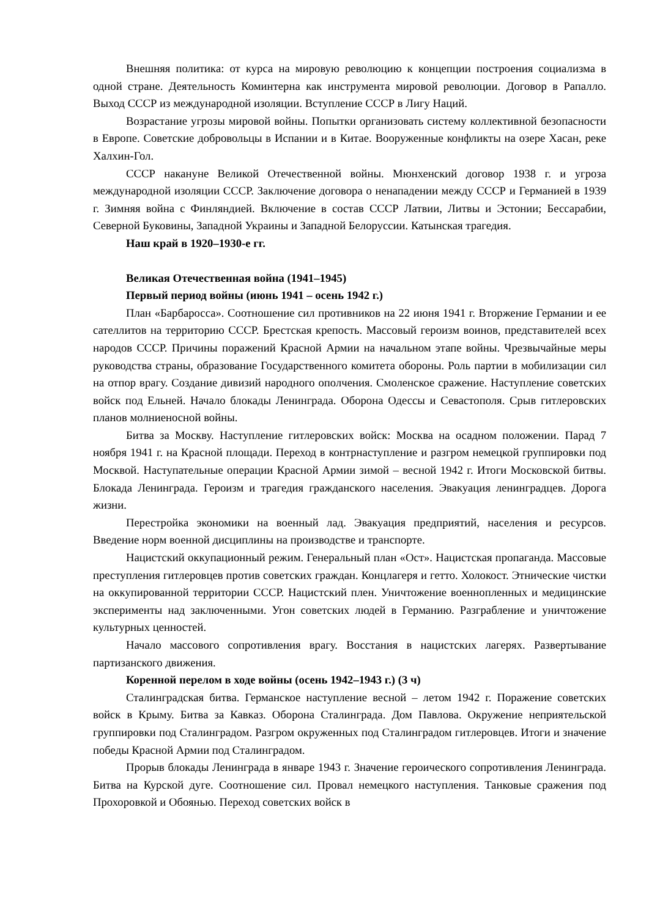Внешняя политика: от курса на мировую революцию к концепции построения социализма в одной стране. Деятельность Коминтерна как инструмента мировой революции. Договор в Рапалло. Выход СССР из международной изоляции. Вступление СССР в Лигу Наций.
Возрастание угрозы мировой войны. Попытки организовать систему коллективной безопасности в Европе. Советские добровольцы в Испании и в Китае. Вооруженные конфликты на озере Хасан, реке Халхин-Гол.
СССР накануне Великой Отечественной войны. Мюнхенский договор 1938 г. и угроза международной изоляции СССР. Заключение договора о ненападении между СССР и Германией в 1939 г. Зимняя война с Финляндией. Включение в состав СССР Латвии, Литвы и Эстонии; Бессарабии, Северной Буковины, Западной Украины и Западной Белоруссии. Катынская трагедия.
Наш край в 1920–1930-е гг.
Великая Отечественная война (1941–1945)
Первый период войны (июнь 1941 – осень 1942 г.)
План «Барбаросса». Соотношение сил противников на 22 июня 1941 г. Вторжение Германии и ее сателлитов на территорию СССР. Брестская крепость. Массовый героизм воинов, представителей всех народов СССР. Причины поражений Красной Армии на начальном этапе войны. Чрезвычайные меры руководства страны, образование Государственного комитета обороны. Роль партии в мобилизации сил на отпор врагу. Создание дивизий народного ополчения. Смоленское сражение. Наступление советских войск под Ельней. Начало блокады Ленинграда. Оборона Одессы и Севастополя. Срыв гитлеровских планов молниеносной войны.
Битва за Москву. Наступление гитлеровских войск: Москва на осадном положении. Парад 7 ноября 1941 г. на Красной площади. Переход в контрнаступление и разгром немецкой группировки под Москвой. Наступательные операции Красной Армии зимой – весной 1942 г. Итоги Московской битвы. Блокада Ленинграда. Героизм и трагедия гражданского населения. Эвакуация ленинградцев. Дорога жизни.
Перестройка экономики на военный лад. Эвакуация предприятий, населения и ресурсов. Введение норм военной дисциплины на производстве и транспорте.
Нацистский оккупационный режим. Генеральный план «Ост». Нацистская пропаганда. Массовые преступления гитлеровцев против советских граждан. Концлагеря и гетто. Холокост. Этнические чистки на оккупированной территории СССР. Нацистский плен. Уничтожение военнопленных и медицинские эксперименты над заключенными. Угон советских людей в Германию. Разграбление и уничтожение культурных ценностей.
Начало массового сопротивления врагу. Восстания в нацистских лагерях. Развертывание партизанского движения.
Коренной перелом в ходе войны (осень 1942–1943 г.) (3 ч)
Сталинградская битва. Германское наступление весной – летом 1942 г. Поражение советских войск в Крыму. Битва за Кавказ. Оборона Сталинграда. Дом Павлова. Окружение неприятельской группировки под Сталинградом. Разгром окруженных под Сталинградом гитлеровцев. Итоги и значение победы Красной Армии под Сталинградом.
Прорыв блокады Ленинграда в январе 1943 г. Значение героического сопротивления Ленинграда. Битва на Курской дуге. Соотношение сил. Провал немецкого наступления. Танковые сражения под Прохоровкой и Обоянью. Переход советских войск в